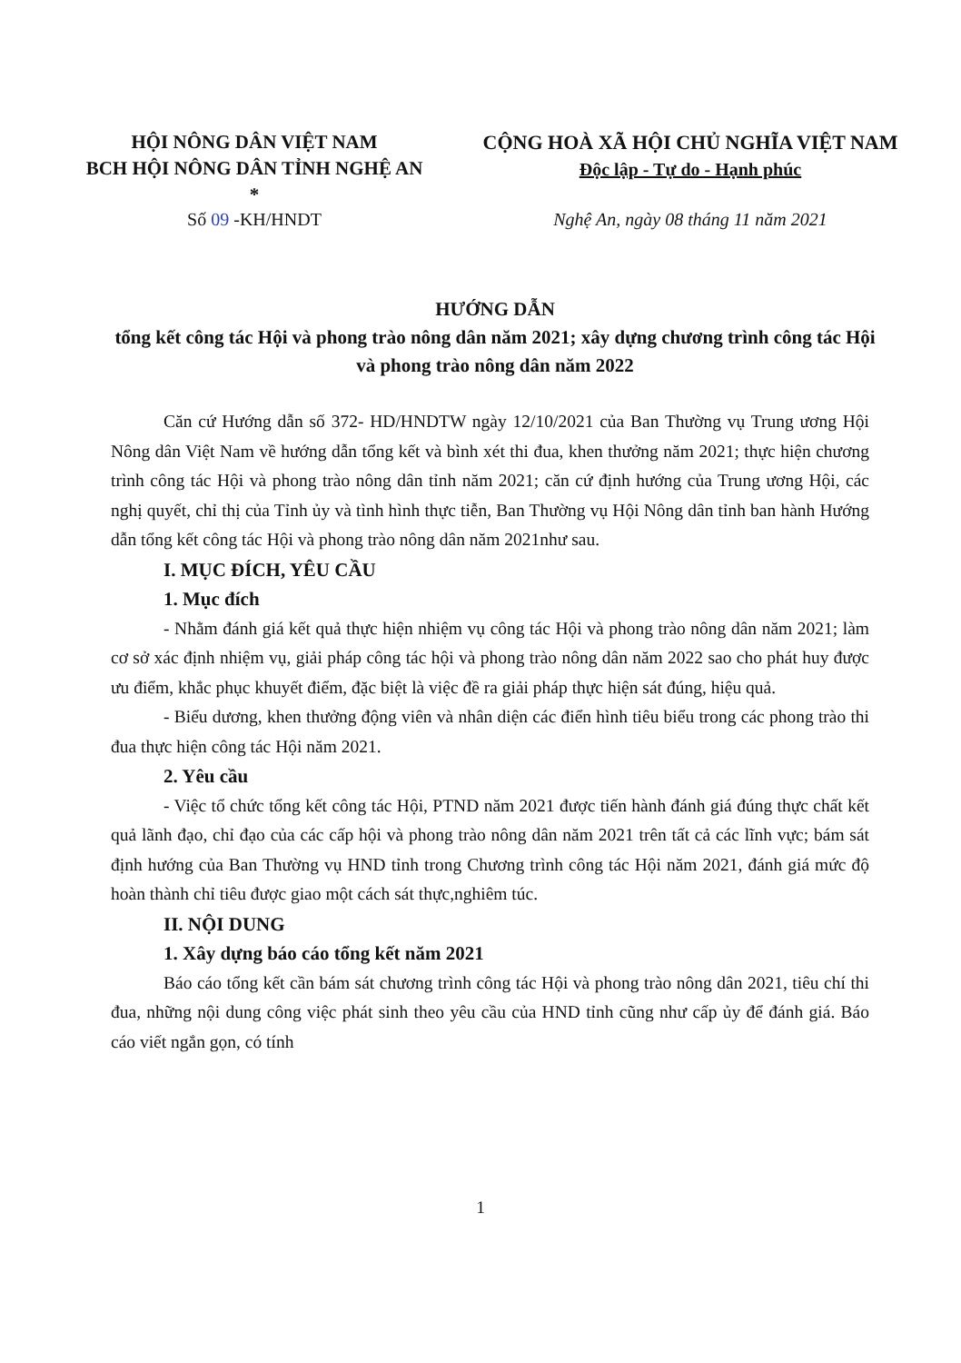HỘI NÔNG DÂN VIỆT NAM
BCH HỘI NÔNG DÂN TỈNH NGHỆ AN
*
CỘNG HOÀ XÃ HỘI CHỦ NGHĨA VIỆT NAM
Độc lập - Tự do - Hạnh phúc
Số 09 -KH/HNDT Nghệ An, ngày 08 tháng 11 năm 2021
HƯỚNG DẪN
tổng kết công tác Hội và phong trào nông dân năm 2021; xây dựng chương trình công tác Hội và phong trào nông dân năm 2022
Căn cứ Hướng dẫn số 372- HD/HNDTW ngày 12/10/2021 của Ban Thường vụ Trung ương Hội Nông dân Việt Nam về hướng dẫn tổng kết và bình xét thi đua, khen thưởng năm 2021; thực hiện chương trình công tác Hội và phong trào nông dân tỉnh năm 2021; căn cứ định hướng của Trung ương Hội, các nghị quyết, chỉ thị của Tỉnh ủy và tình hình thực tiễn, Ban Thường vụ Hội Nông dân tỉnh ban hành Hướng dẫn tổng kết công tác Hội và phong trào nông dân năm 2021như sau.
I. MỤC ĐÍCH, YÊU CẦU
1. Mục đích
- Nhằm đánh giá kết quả thực hiện nhiệm vụ công tác Hội và phong trào nông dân năm 2021; làm cơ sở xác định nhiệm vụ, giải pháp công tác hội và phong trào nông dân năm 2022 sao cho phát huy được ưu điểm, khắc phục khuyết điểm, đặc biệt là việc đề ra giải pháp thực hiện sát đúng, hiệu quả.
- Biểu dương, khen thưởng động viên và nhân diện các điển hình tiêu biểu trong các phong trào thi đua thực hiện công tác Hội năm 2021.
2. Yêu cầu
- Việc tổ chức tổng kết công tác Hội, PTND năm 2021 được tiến hành đánh giá đúng thực chất kết quả lãnh đạo, chỉ đạo của các cấp hội và phong trào nông dân năm 2021 trên tất cả các lĩnh vực; bám sát định hướng của Ban Thường vụ HND tỉnh trong Chương trình công tác Hội năm 2021, đánh giá mức độ hoàn thành chỉ tiêu được giao một cách sát thực,nghiêm túc.
II. NỘI DUNG
1. Xây dựng báo cáo tổng kết năm 2021
Báo cáo tổng kết cần bám sát chương trình công tác Hội và phong trào nông dân 2021, tiêu chí thi đua, những nội dung công việc phát sinh theo yêu cầu của HND tỉnh cũng như cấp ủy để đánh giá. Báo cáo viết ngắn gọn, có tính
1